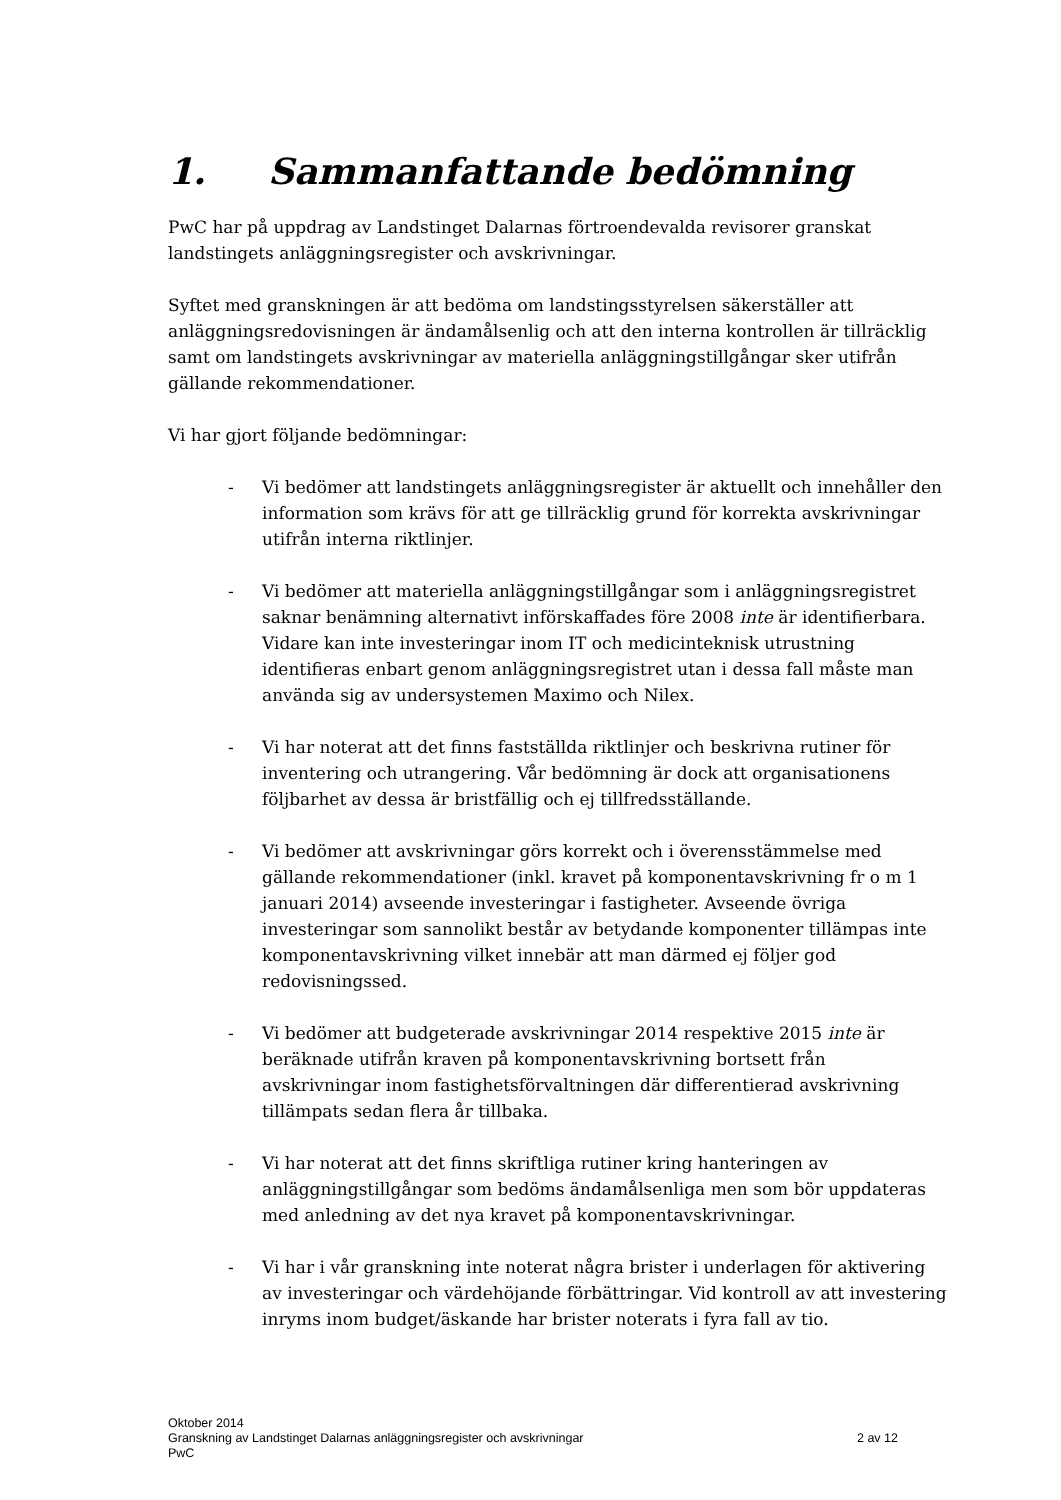1. Sammanfattande bedömning
PwC har på uppdrag av Landstinget Dalarnas förtroendevalda revisorer granskat landstingets anläggningsregister och avskrivningar.
Syftet med granskningen är att bedöma om landstingsstyrelsen säkerställer att anläggningsredovisningen är ändamålsenlig och att den interna kontrollen är tillräcklig samt om landstingets avskrivningar av materiella anläggningstillgångar sker utifrån gällande rekommendationer.
Vi har gjort följande bedömningar:
- Vi bedömer att landstingets anläggningsregister är aktuellt och innehåller den information som krävs för att ge tillräcklig grund för korrekta avskrivningar utifrån interna riktlinjer.
- Vi bedömer att materiella anläggningstillgångar som i anläggningsregistret saknar benämning alternativt införskaffades före 2008 inte är identifierbara. Vidare kan inte investeringar inom IT och medicinteknisk utrustning identifieras enbart genom anläggningsregistret utan i dessa fall måste man använda sig av undersystemen Maximo och Nilex.
- Vi har noterat att det finns fastställda riktlinjer och beskrivna rutiner för inventering och utrangering. Vår bedömning är dock att organisationens följbarhet av dessa är bristfällig och ej tillfredsställande.
- Vi bedömer att avskrivningar görs korrekt och i överensstämmelse med gällande rekommendationer (inkl. kravet på komponentavskrivning fr o m 1 januari 2014) avseende investeringar i fastigheter. Avseende övriga investeringar som sannolikt består av betydande komponenter tillämpas inte komponentavskrivning vilket innebär att man därmed ej följer god redovisningssed.
- Vi bedömer att budgeterade avskrivningar 2014 respektive 2015 inte är beräknade utifrån kraven på komponentavskrivning bortsett från avskrivningar inom fastighetsförvaltningen där differentierad avskrivning tillämpats sedan flera år tillbaka.
- Vi har noterat att det finns skriftliga rutiner kring hanteringen av anläggningstillgångar som bedöms ändamålsenliga men som bör uppdateras med anledning av det nya kravet på komponentavskrivningar.
- Vi har i vår granskning inte noterat några brister i underlagen för aktivering av investeringar och värdehöjande förbättringar. Vid kontroll av att investering inryms inom budget/äskande har brister noterats i fyra fall av tio.
Oktober 2014
Granskning av Landstinget Dalarnas anläggningsregister och avskrivningar 2 av 12
PwC